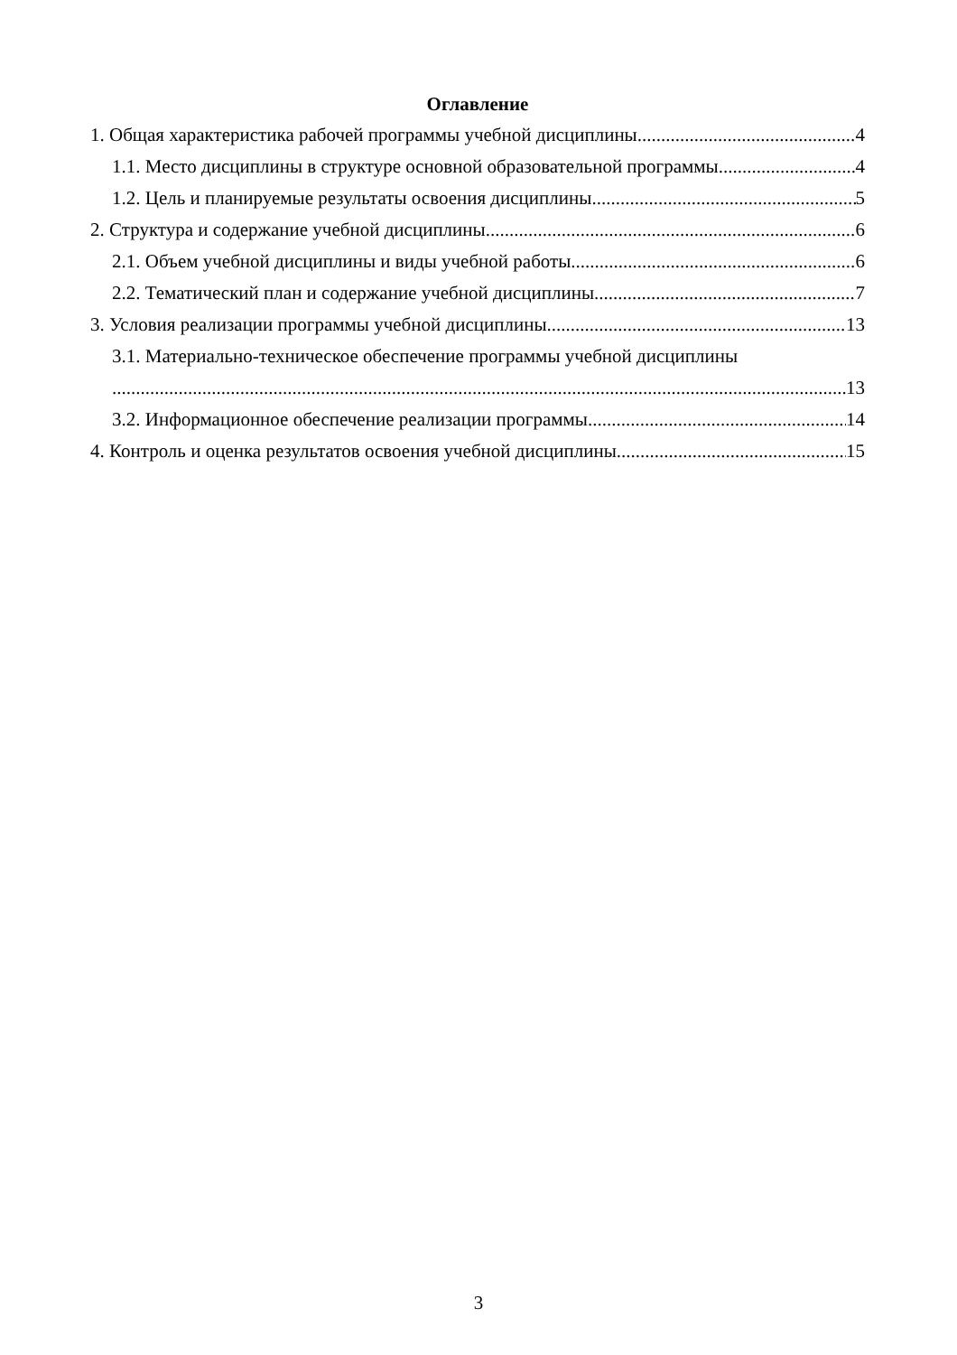Оглавление
1. Общая характеристика рабочей программы учебной дисциплины 4
1.1. Место дисциплины в структуре основной образовательной программы 4
1.2. Цель и планируемые результаты освоения дисциплины 5
2. Структура и содержание учебной дисциплины 6
2.1. Объем учебной дисциплины и виды учебной работы 6
2.2. Тематический план и содержание учебной дисциплины 7
3. Условия реализации программы учебной дисциплины 13
3.1. Материально-техническое обеспечение программы учебной дисциплины
13
3.2. Информационное обеспечение реализации программы 14
4. Контроль и оценка результатов освоения учебной дисциплины 15
3